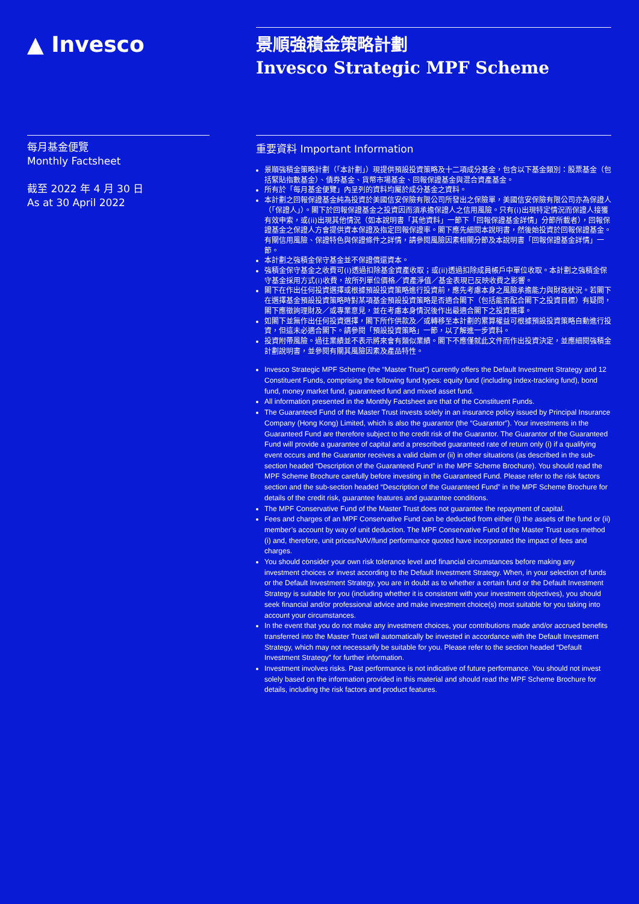▲ Invesco
景順強積金策略計劃
Invesco Strategic MPF Scheme
每月基金便覽
Monthly Factsheet
截至 2022 年 4 月 30 日
As at 30 April 2022
重要資料 Important Information
景順強積金策略計劃（「本計劃」）現提供預設投資策略及十二項成分基金，包含以下基金類別：股票基金（包括緊貼指數基金）、債券基金、貨幣市場基金、回報保證基金與混合資產基金。
所有於「每月基金便覽」內呈列的資料均屬於成分基金之資料。
本計劃之回報保證基金純為投資於美國信安保險有限公司所發出之保險單，美國信安保險有限公司亦為保證人（「保證人」）。閣下於回報保證基金之投資因而須承擔保證人之信用風險。只有(i)出現特定情況而保證人接獲有效申索，或(ii)出現其他情況（如本說明書「其他資料」一節下「回報保證基金詳情」分節所載者），回報保證基金之保證人方會提供資本保證及指定回報保證率。閣下應先細閱本說明書，然後始投資於回報保證基金。有關信用風險、保證特色與保證條件之詳情，請參閱風險因素相關分節及本說明書「回報保證基金詳情」一節。
本計劃之強積金保守基金並不保證償還資本。
強積金保守基金之收費可(i)透過扣除基金資產收取；或(ii)透過扣除成員帳戶中單位收取。本計劃之強積金保守基金採用方式(i)收費，故所列單位價格／資產淨值／基金表現已反映收費之影響。
閣下在作出任何投資選擇或根據預設投資策略進行投資前，應先考慮本身之風險承擔能力與財政狀況。若閣下在選擇基金預設投資策略時對某項基金預設投資策略是否適合閣下（包括能否配合閣下之投資目標）有疑問，閣下應徵詢理財及／或專業意見，並在考慮本身情況後作出最適合閣下之投資選擇。
如閣下並無作出任何投資選擇，閣下所作供款及／或轉移至本計劃的累算權益可根據預設投資策略自動進行投資，但這未必適合閣下。請參閱「預設投資策略」一節，以了解進一步資料。
投資附帶風險。過往業績並不表示將來會有類似業績。閣下不應僅就此文件而作出投資決定，並應細閱強積金計劃說明書，並參閱有關其風險因素及產品特性。
Invesco Strategic MPF Scheme (the “Master Trust”) currently offers the Default Investment Strategy and 12 Constituent Funds, comprising the following fund types: equity fund (including index-tracking fund), bond fund, money market fund, guaranteed fund and mixed asset fund.
All information presented in the Monthly Factsheet are that of the Constituent Funds.
The Guaranteed Fund of the Master Trust invests solely in an insurance policy issued by Principal Insurance Company (Hong Kong) Limited, which is also the guarantor (the “Guarantor”). Your investments in the Guaranteed Fund are therefore subject to the credit risk of the Guarantor. The Guarantor of the Guaranteed Fund will provide a guarantee of capital and a prescribed guaranteed rate of return only (i) if a qualifying event occurs and the Guarantor receives a valid claim or (ii) in other situations (as described in the sub-section headed “Description of the Guaranteed Fund” in the MPF Scheme Brochure). You should read the MPF Scheme Brochure carefully before investing in the Guaranteed Fund. Please refer to the risk factors section and the sub-section headed “Description of the Guaranteed Fund” in the MPF Scheme Brochure for details of the credit risk, guarantee features and guarantee conditions.
The MPF Conservative Fund of the Master Trust does not guarantee the repayment of capital.
Fees and charges of an MPF Conservative Fund can be deducted from either (i) the assets of the fund or (ii) member’s account by way of unit deduction. The MPF Conservative Fund of the Master Trust uses method (i) and, therefore, unit prices/NAV/fund performance quoted have incorporated the impact of fees and charges.
You should consider your own risk tolerance level and financial circumstances before making any investment choices or invest according to the Default Investment Strategy. When, in your selection of funds or the Default Investment Strategy, you are in doubt as to whether a certain fund or the Default Investment Strategy is suitable for you (including whether it is consistent with your investment objectives), you should seek financial and/or professional advice and make investment choice(s) most suitable for you taking into account your circumstances.
In the event that you do not make any investment choices, your contributions made and/or accrued benefits transferred into the Master Trust will automatically be invested in accordance with the Default Investment Strategy, which may not necessarily be suitable for you. Please refer to the section headed “Default Investment Strategy” for further information.
Investment involves risks. Past performance is not indicative of future performance. You should not invest solely based on the information provided in this material and should read the MPF Scheme Brochure for details, including the risk factors and product features.